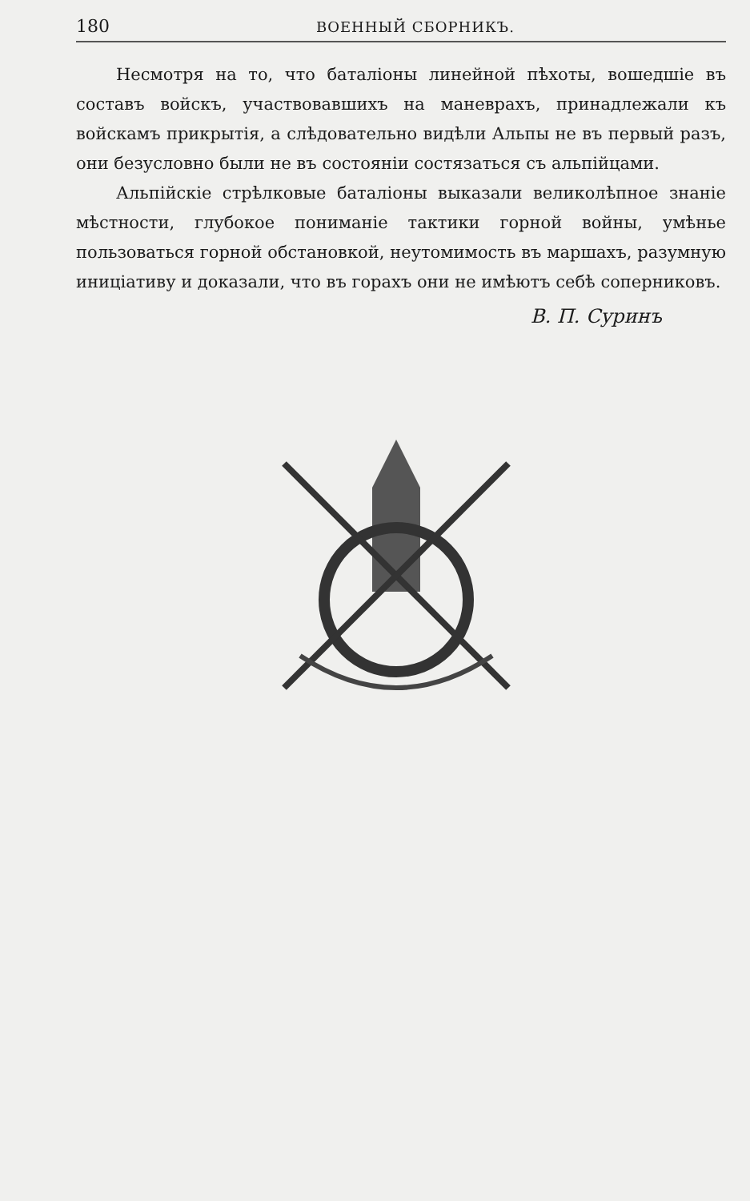180 ВОЕННЫЙ СБОРНИКЪ.
Несмотря на то, что баталіоны линейной пѣхоты, вошедшіе въ составъ войскъ, участвовавшихъ на маневрахъ, принадлежали къ войскамъ прикрытія, а слѣдовательно видѣли Альпы не въ первый разъ, они безусловно были не въ состояніи состязаться съ альпійцами.
Альпійскіе стрѣлковые баталіоны выказали великолѣпное знаніе мѣстности, глубокое пониманіе тактики горной войны, умѣнье пользоваться горной обстановкой, неутомимость въ маршахъ, разумную иниціативу и доказали, что въ горахъ они не имѣютъ себѣ соперниковъ.
В. П. Суринъ